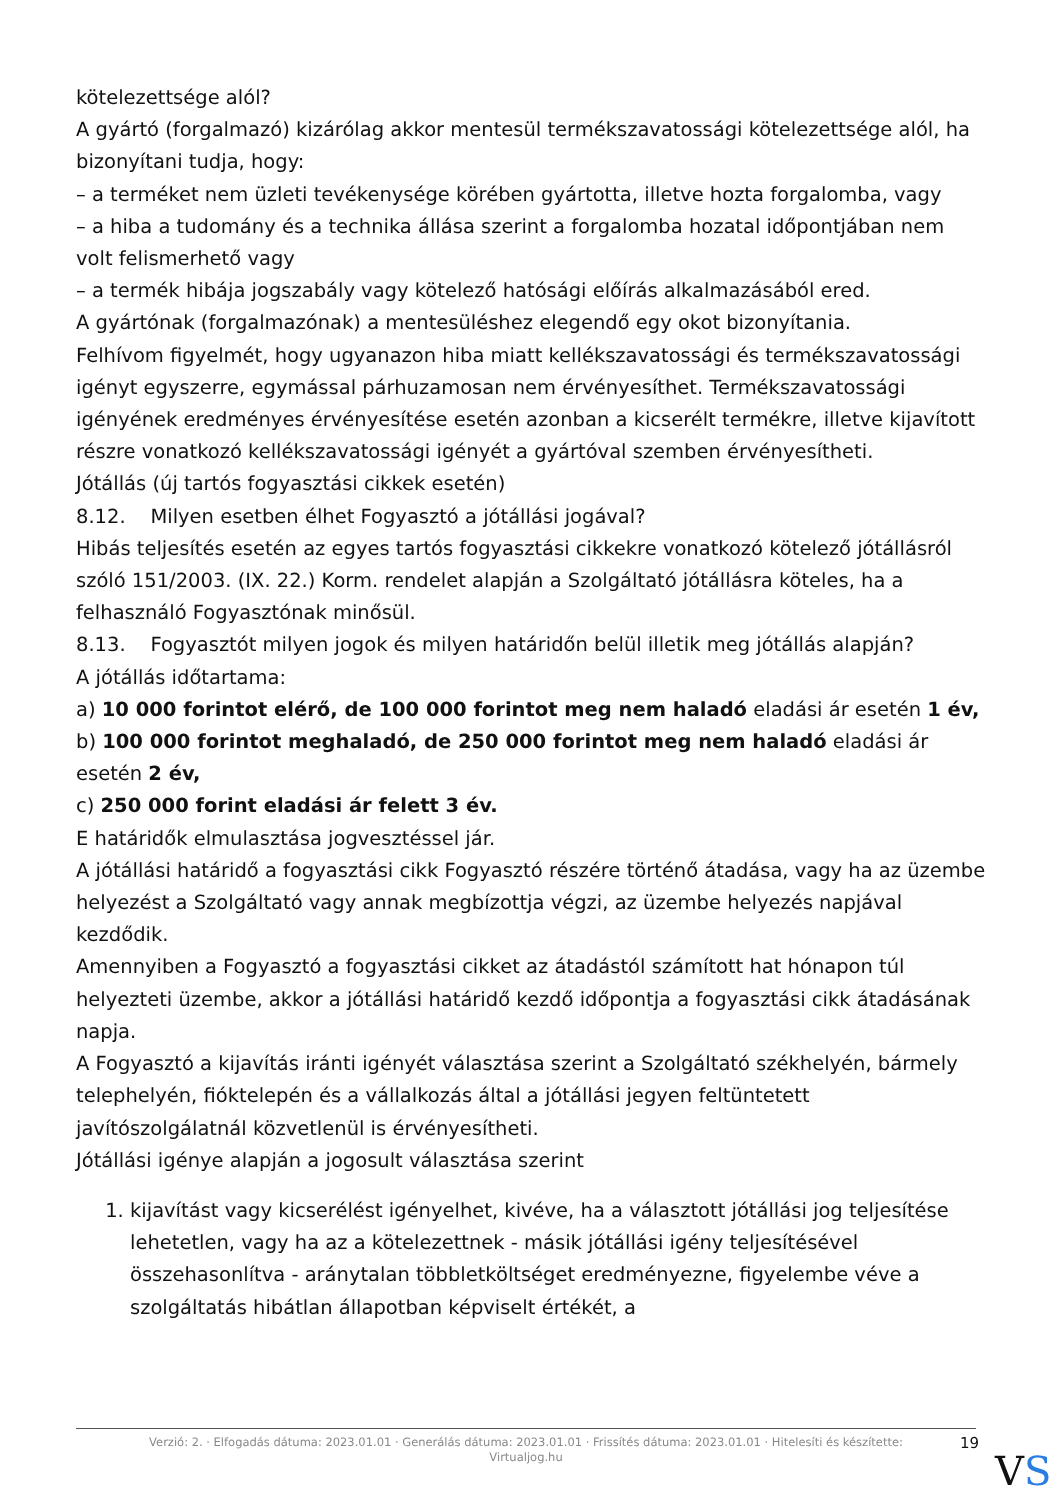kötelezettsége alól?
A gyártó (forgalmazó) kizárólag akkor mentesül termékszavatossági kötelezettsége alól, ha bizonyítani tudja, hogy:
– a terméket nem üzleti tevékenysége körében gyártotta, illetve hozta forgalomba, vagy
– a hiba a tudomány és a technika állása szerint a forgalomba hozatal időpontjában nem volt felismerhető vagy
– a termék hibája jogszabály vagy kötelező hatósági előírás alkalmazásából ered.
A gyártónak (forgalmazónak) a mentesüléshez elegendő egy okot bizonyítania.
Felhívom figyelmét, hogy ugyanazon hiba miatt kellékszavatossági és termékszavatossági igényt egyszerre, egymással párhuzamosan nem érvényesíthet. Termékszavatossági igényének eredményes érvényesítése esetén azonban a kicserélt termékre, illetve kijavított részre vonatkozó kellékszavatossági igényét a gyártóval szemben érvényesítheti.
Jótállás (új tartós fogyasztási cikkek esetén)
8.12. Milyen esetben élhet Fogyasztó a jótállási jogával?
Hibás teljesítés esetén az egyes tartós fogyasztási cikkekre vonatkozó kötelező jótállásról szóló 151/2003. (IX. 22.) Korm. rendelet alapján a Szolgáltató jótállásra köteles, ha a felhasználó Fogyasztónak minősül.
8.13. Fogyasztót milyen jogok és milyen határidőn belül illetik meg jótállás alapján?
A jótállás időtartama:
a) 10 000 forintot elérő, de 100 000 forintot meg nem haladó eladási ár esetén 1 év,
b) 100 000 forintot meghaladó, de 250 000 forintot meg nem haladó eladási ár esetén 2 év,
c) 250 000 forint eladási ár felett 3 év.
E határidők elmulasztása jogvesztéssel jár.
A jótállási határidő a fogyasztási cikk Fogyasztó részére történő átadása, vagy ha az üzembe helyezést a Szolgáltató vagy annak megbízottja végzi, az üzembe helyezés napjával kezdődik.
Amennyiben a Fogyasztó a fogyasztási cikket az átadástól számított hat hónapon túl helyezteti üzembe, akkor a jótállási határidő kezdő időpontja a fogyasztási cikk átadásának napja.
A Fogyasztó a kijavítás iránti igényét választása szerint a Szolgáltató székhelyén, bármely telephelyén, fióktelepén és a vállalkozás által a jótállási jegyen feltüntetett javítószolgálatnál közvetlenül is érvényesítheti.
Jótállási igénye alapján a jogosult választása szerint
1. kijavítást vagy kicserélést igényelhet, kivéve, ha a választott jótállási jog teljesítése lehetetlen, vagy ha az a kötelezettnek - másik jótállási igény teljesítésével összehasonlítva - aránytalan többletköltséget eredményezne, figyelembe véve a szolgáltatás hibátlan állapotban képviselt értékét, a
Verzió: 2. · Elfogadás dátuma: 2023.01.01 · Generálás dátuma: 2023.01.01 · Frissítés dátuma: 2023.01.01 · Hitelesíti és készítette: Virtualjog.hu
19
VS